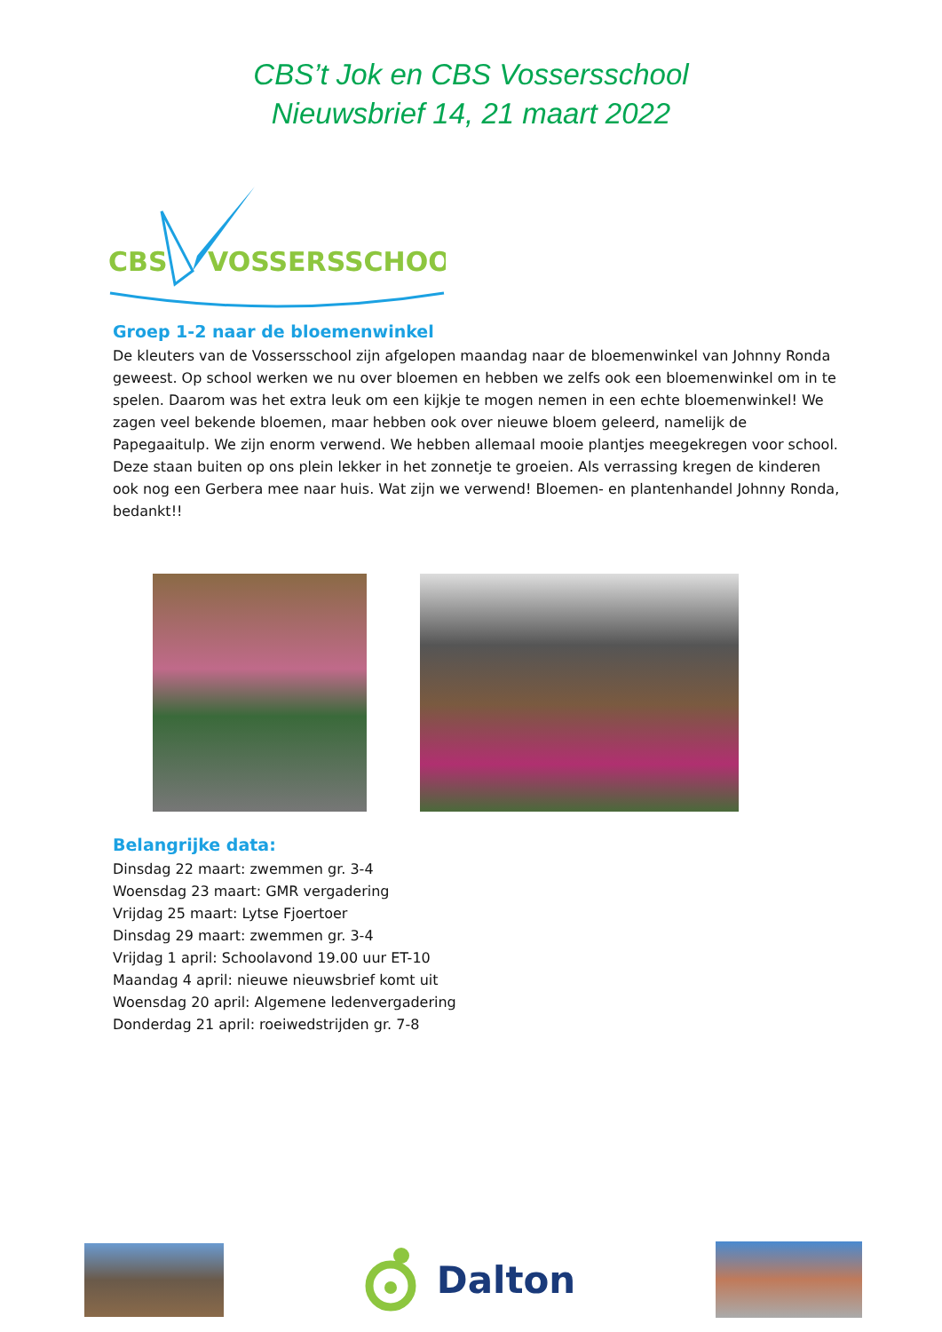CBS’t Jok en CBS Vossersschool
Nieuwsbrief 14, 21 maart 2022
CBS
VOSSERSSCHOOL
Groep 1-2 naar de bloemenwinkel
De kleuters van de Vossersschool zijn afgelopen maandag naar de bloemenwinkel van Johnny Ronda geweest. Op school werken we nu over bloemen en hebben we zelfs ook een bloemenwinkel om in te spelen. Daarom was het extra leuk om een kijkje te mogen nemen in een echte bloemenwinkel! We zagen veel bekende bloemen, maar hebben ook over nieuwe bloem geleerd, namelijk de Papegaaitulp. We zijn enorm verwend. We hebben allemaal mooie plantjes meegekregen voor school. Deze staan buiten op ons plein lekker in het zonnetje te groeien. Als verrassing kregen de kinderen ook nog een Gerbera mee naar huis. Wat zijn we verwend! Bloemen- en plantenhandel Johnny Ronda, bedankt!!
Belangrijke data:
Dinsdag 22 maart: zwemmen gr. 3-4
Woensdag 23 maart: GMR vergadering
Vrijdag 25 maart: Lytse Fjoertoer
Dinsdag 29 maart: zwemmen gr. 3-4
Vrijdag 1 april: Schoolavond 19.00 uur ET-10
Maandag 4 april: nieuwe nieuwsbrief komt uit
Woensdag 20 april: Algemene ledenvergadering
Donderdag 21 april: roeiwedstrijden gr. 7-8
Dalton